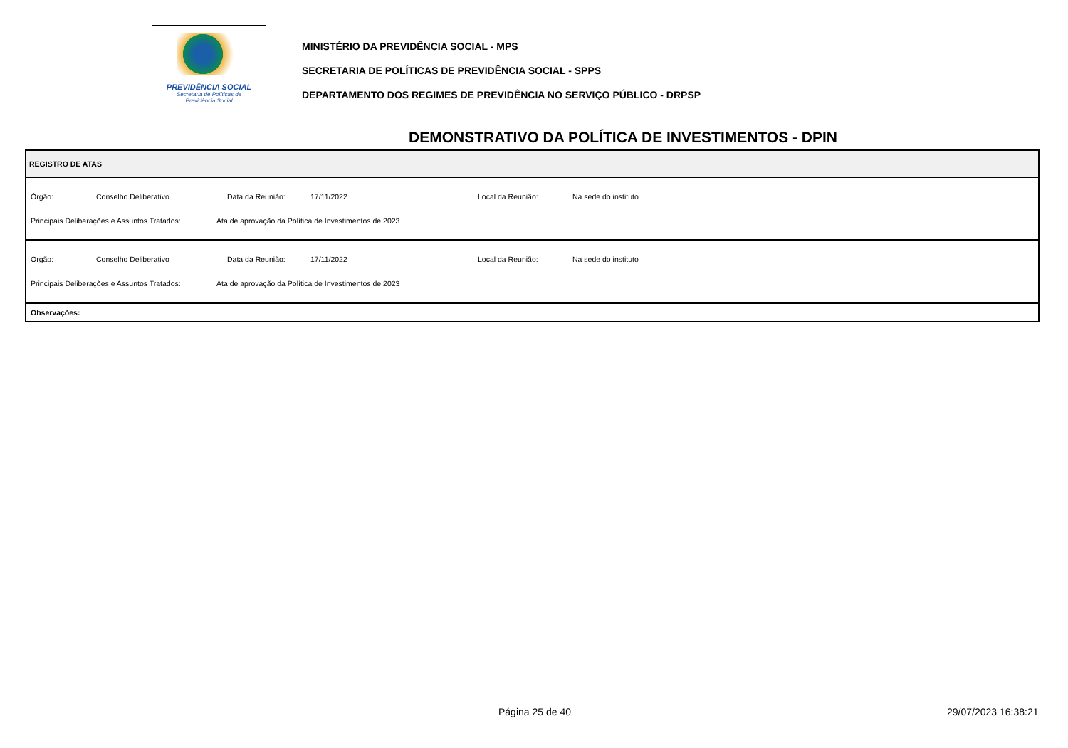PREVIDÊNCIA SOCIAL
Secretaria de Políticas de
Previdência Social
MINISTÉRIO DA PREVIDÊNCIA SOCIAL - MPS
SECRETARIA DE POLÍTICAS DE PREVIDÊNCIA SOCIAL - SPPS
DEPARTAMENTO DOS REGIMES DE PREVIDÊNCIA NO SERVIÇO PÚBLICO - DRPSP
DEMONSTRATIVO DA POLÍTICA DE INVESTIMENTOS - DPIN
REGISTRO DE ATAS
Órgão: Conselho Deliberativo Data da Reunião: 17/11/2022 Local da Reunião: Na sede do instituto
Principais Deliberações e Assuntos Tratados: Ata de aprovação da Política de Investimentos de 2023
Órgão: Conselho Deliberativo Data da Reunião: 17/11/2022 Local da Reunião: Na sede do instituto
Principais Deliberações e Assuntos Tratados: Ata de aprovação da Política de Investimentos de 2023
Observações:
Página 25 de 40 29/07/2023 16:38:21